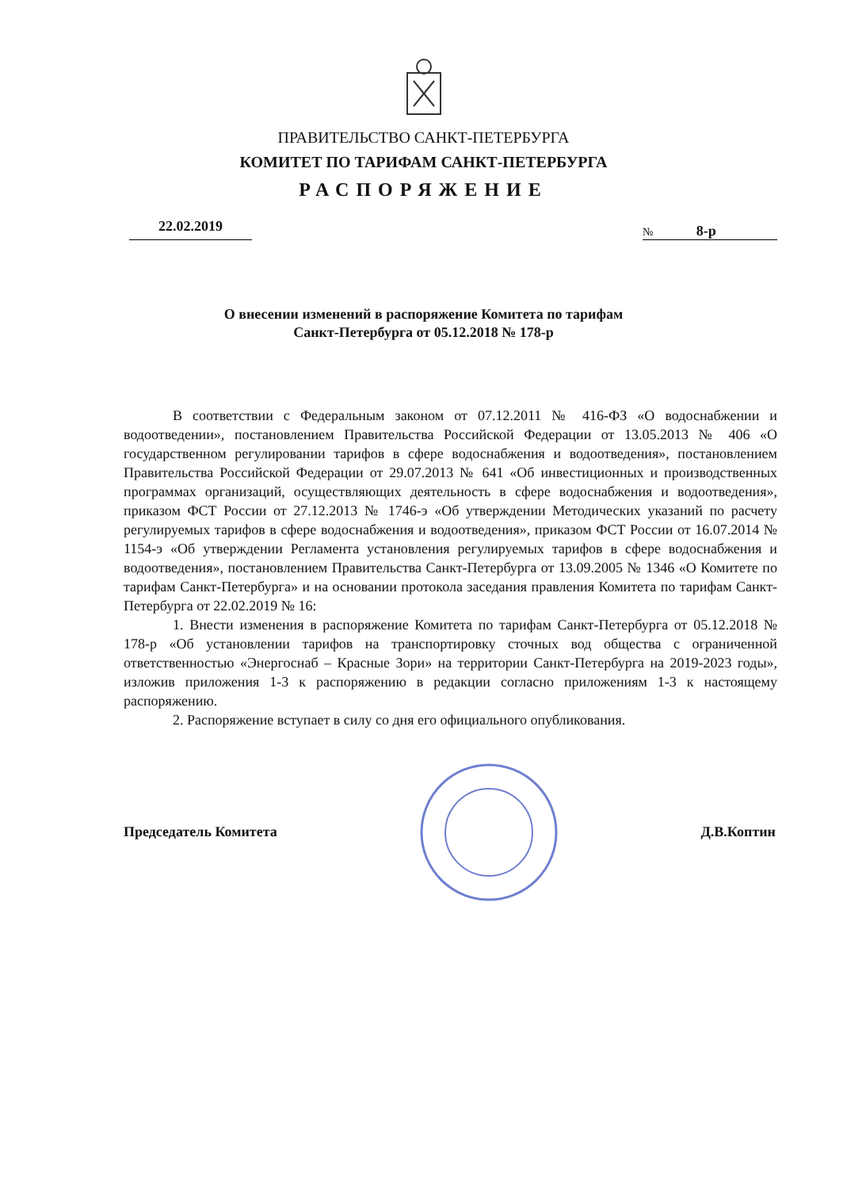ПРАВИТЕЛЬСТВО САНКТ-ПЕТЕРБУРГА
КОМИТЕТ ПО ТАРИФАМ САНКТ-ПЕТЕРБУРГА
РАСПОРЯЖЕНИЕ
22.02.2019
№ 8-р
О внесении изменений в распоряжение Комитета по тарифам
Санкт-Петербурга от 05.12.2018 № 178-р
В соответствии с Федеральным законом от 07.12.2011 № 416-ФЗ «О водоснабжении и водоотведении», постановлением Правительства Российской Федерации от 13.05.2013 № 406 «О государственном регулировании тарифов в сфере водоснабжения и водоотведения», постановлением Правительства Российской Федерации от 29.07.2013 № 641 «Об инвестиционных и производственных программах организаций, осуществляющих деятельность в сфере водоснабжения и водоотведения», приказом ФСТ России от 27.12.2013 № 1746-э «Об утверждении Методических указаний по расчету регулируемых тарифов в сфере водоснабжения и водоотведения», приказом ФСТ России от 16.07.2014 № 1154-э «Об утверждении Регламента установления регулируемых тарифов в сфере водоснабжения и водоотведения», постановлением Правительства Санкт-Петербурга от 13.09.2005 № 1346 «О Комитете по тарифам Санкт-Петербурга» и на основании протокола заседания правления Комитета по тарифам Санкт-Петербурга от 22.02.2019 № 16:
1. Внести изменения в распоряжение Комитета по тарифам Санкт-Петербурга от 05.12.2018 № 178-р «Об установлении тарифов на транспортировку сточных вод общества с ограниченной ответственностью «Энергоснаб – Красные Зори» на территории Санкт-Петербурга на 2019-2023 годы», изложив приложения 1-3 к распоряжению в редакции согласно приложениям 1-3 к настоящему распоряжению.
2. Распоряжение вступает в силу со дня его официального опубликования.
Председатель Комитета Д.В.Коптин